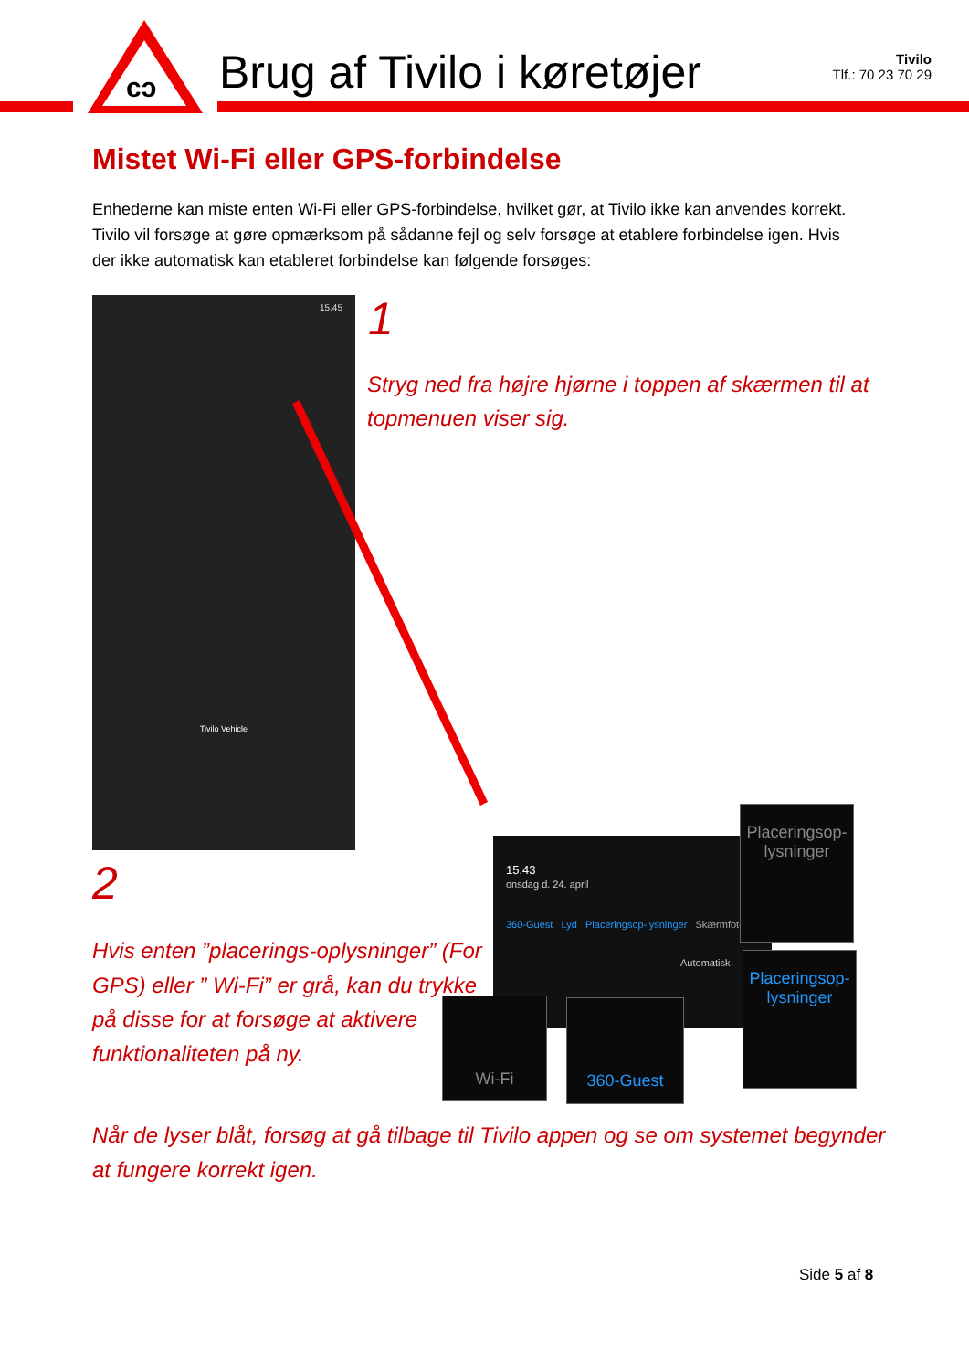cɔ
Brug af Tivilo i køretøjer
Tivilo
Tlf.: 70 23 70 29
Mistet Wi-Fi eller GPS-forbindelse
Enhederne kan miste enten Wi-Fi eller GPS-forbindelse, hvilket gør, at Tivilo ikke kan anvendes korrekt. Tivilo vil forsøge at gøre opmærksom på sådanne fejl og selv forsøge at etablere forbindelse igen. Hvis der ikke automatisk kan etableret forbindelse kan følgende forsøges:
15.45
Tivilo Vehicle
1
Stryg ned fra højre hjørne i toppen af skærmen til at topmenuen viser sig.
15.43
onsdag d. 24. april
360-Guest Lyd Placeringsop-lysninger Skærmfoto
Automatisk
Placeringsop-
lysninger
Placeringsop-
lysninger
Wi-Fi 360-Guest
2
Hvis enten ”placerings-oplysninger” (For GPS) eller ” Wi-Fi” er grå, kan du trykke på disse for at forsøge at aktivere funktionaliteten på ny.
Når de lyser blåt, forsøg at gå tilbage til Tivilo appen og se om systemet begynder at fungere korrekt igen.
Side 5 af 8